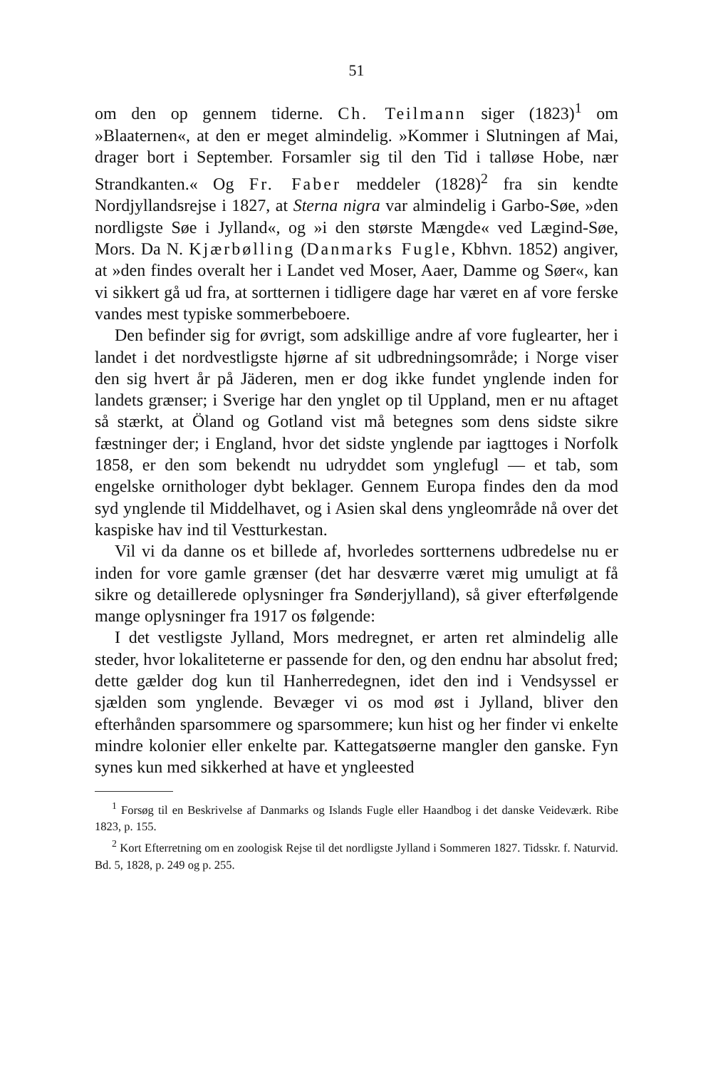51
om den op gennem tiderne. Ch. Teilmann siger (1823)<sup>1</sup> om »Blaaternen«, at den er meget almindelig. »Kommer i Slutningen af Mai, drager bort i September. Forsamler sig til den Tid i talløse Hobe, nær Strandkanten.« Og Fr. Faber meddeler (1828)<sup>2</sup> fra sin kendte Nordjyllandsrejse i 1827, at Sterna nigra var almindelig i Garbo-Søe, »den nordligste Søe i Jylland«, og »i den største Mængde« ved Lægind-Søe, Mors. Da N. Kjærbølling (Danmarks Fugle, Kbhvn. 1852) angiver, at »den findes overalt her i Landet ved Moser, Aaer, Damme og Søer«, kan vi sikkert gå ud fra, at sortternen i tidligere dage har været en af vore ferske vandes mest typiske sommerbeboere.
Den befinder sig for øvrigt, som adskillige andre af vore fuglearter, her i landet i det nordvestligste hjørne af sit udbredningsområde; i Norge viser den sig hvert år på Jäderen, men er dog ikke fundet ynglende inden for landets grænser; i Sverige har den ynglet op til Uppland, men er nu aftaget så stærkt, at Öland og Gotland vist må betegnes som dens sidste sikre fæstninger der; i England, hvor det sidste ynglende par iagttoges i Norfolk 1858, er den som bekendt nu udryddet som ynglefugl — et tab, som engelske ornithologer dybt beklager. Gennem Europa findes den da mod syd ynglende til Middelhavet, og i Asien skal dens yngleområde nå over det kaspiske hav ind til Vestturkestan.
Vil vi da danne os et billede af, hvorledes sortternens udbredelse nu er inden for vore gamle grænser (det har desværre været mig umuligt at få sikre og detaillerede oplysninger fra Sønderjylland), så giver efterfølgende mange oplysninger fra 1917 os følgende:
I det vestligste Jylland, Mors medregnet, er arten ret almindelig alle steder, hvor lokaliteterne er passende for den, og den endnu har absolut fred; dette gælder dog kun til Hanherredegnen, idet den ind i Vendsyssel er sjælden som ynglende. Bevæger vi os mod øst i Jylland, bliver den efterhånden sparsommere og sparsommere; kun hist og her finder vi enkelte mindre kolonier eller enkelte par. Kattegatsøerne mangler den ganske. Fyn synes kun med sikkerhed at have et yngleested
<sup>1</sup> Forsøg til en Beskrivelse af Danmarks og Islands Fugle eller Haandbog i det danske Veideværk. Ribe 1823, p. 155.
<sup>2</sup> Kort Efterretning om en zoologisk Rejse til det nordligste Jylland i Sommeren 1827. Tidsskr. f. Naturvid. Bd. 5, 1828, p. 249 og p. 255.